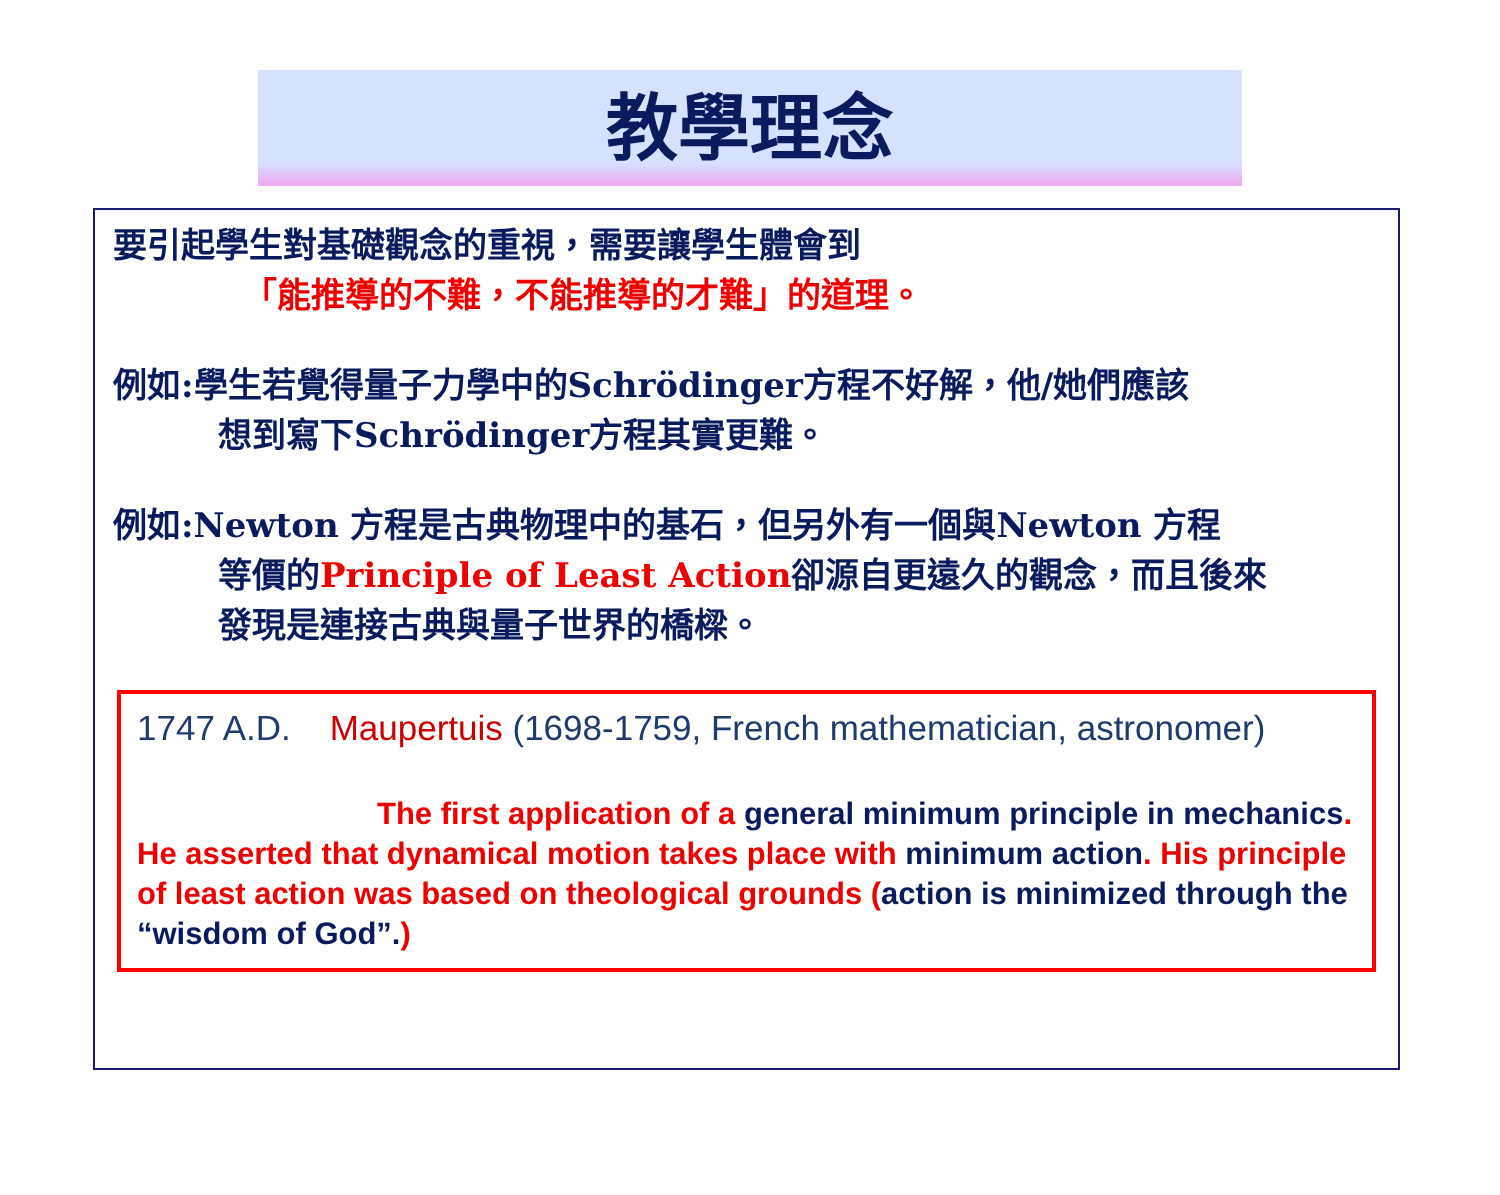教學理念
要引起學生對基礎觀念的重視，需要讓學生體會到
「能推導的不難，不能推導的才難」的道理。
例如:學生若覺得量子力學中的Schrödinger方程不好解，他/她們應該
想到寫下Schrödinger方程其實更難。
例如:Newton 方程是古典物理中的基石，但另外有一個與Newton 方程
等價的Principle of Least Action卻源自更遠久的觀念，而且後來
發現是連接古典與量子世界的橋樑。
1747 A.D. Maupertuis (1698-1759, French mathematician, astronomer)
The first application of a general minimum principle in mechanics.
He asserted that dynamical motion takes place with minimum action. His principle of least action was based on theological grounds (action is minimized through the “wisdom of God”.)